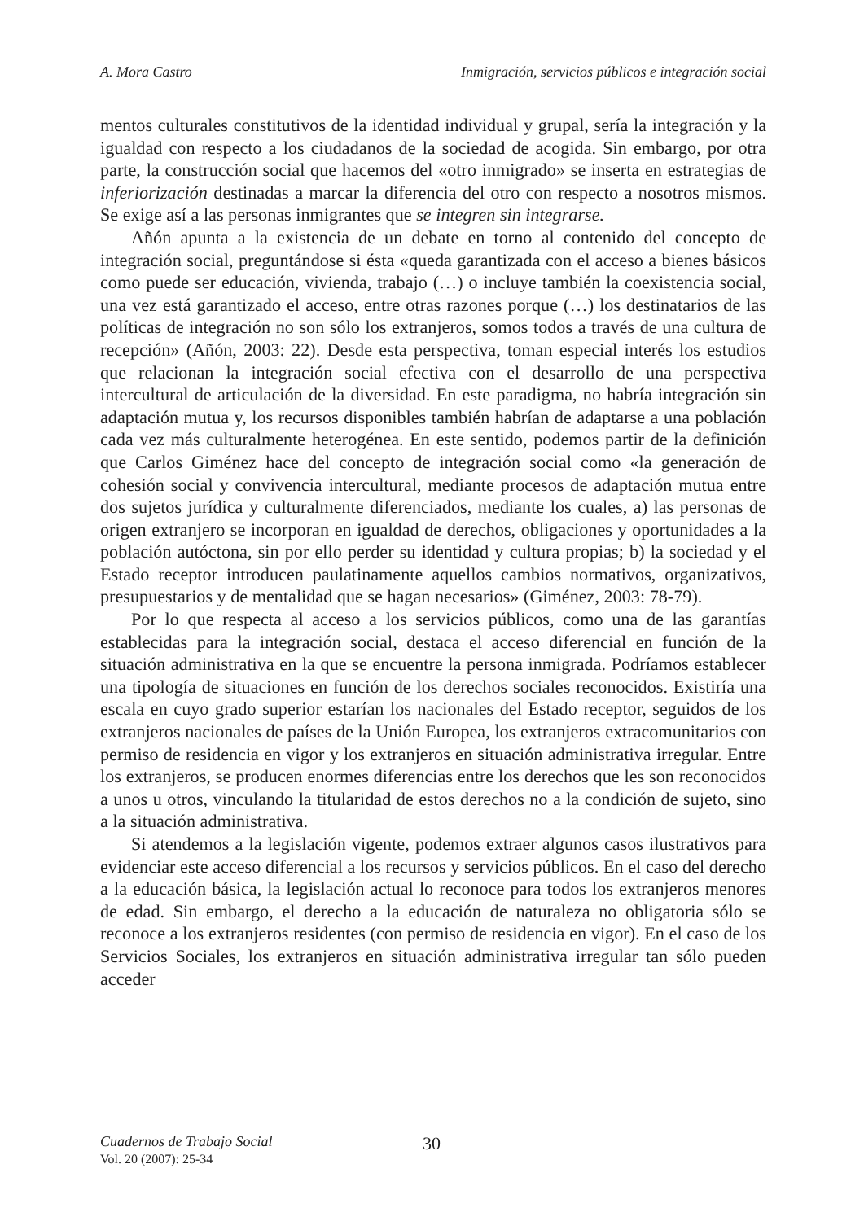A. Mora Castro Inmigración, servicios públicos e integración social
mentos culturales constitutivos de la identidad individual y grupal, sería la integración y la igualdad con respecto a los ciudadanos de la sociedad de acogida. Sin embargo, por otra parte, la construcción social que hacemos del «otro inmigrado» se inserta en estrategias de inferiorización destinadas a marcar la diferencia del otro con respecto a nosotros mismos. Se exige así a las personas inmigrantes que se integren sin integrarse.
Añón apunta a la existencia de un debate en torno al contenido del concepto de integración social, preguntándose si ésta «queda garantizada con el acceso a bienes básicos como puede ser educación, vivienda, trabajo (…) o incluye también la coexistencia social, una vez está garantizado el acceso, entre otras razones porque (…) los destinatarios de las políticas de integración no son sólo los extranjeros, somos todos a través de una cultura de recepción» (Añón, 2003: 22). Desde esta perspectiva, toman especial interés los estudios que relacionan la integración social efectiva con el desarrollo de una perspectiva intercultural de articulación de la diversidad. En este paradigma, no habría integración sin adaptación mutua y, los recursos disponibles también habrían de adaptarse a una población cada vez más culturalmente heterogénea. En este sentido, podemos partir de la definición que Carlos Giménez hace del concepto de integración social como «la generación de cohesión social y convivencia intercultural, mediante procesos de adaptación mutua entre dos sujetos jurídica y culturalmente diferenciados, mediante los cuales, a) las personas de origen extranjero se incorporan en igualdad de derechos, obligaciones y oportunidades a la población autóctona, sin por ello perder su identidad y cultura propias; b) la sociedad y el Estado receptor introducen paulatinamente aquellos cambios normativos, organizativos, presupuestarios y de mentalidad que se hagan necesarios» (Giménez, 2003: 78-79).
Por lo que respecta al acceso a los servicios públicos, como una de las garantías establecidas para la integración social, destaca el acceso diferencial en función de la situación administrativa en la que se encuentre la persona inmigrada. Podríamos establecer una tipología de situaciones en función de los derechos sociales reconocidos. Existiría una escala en cuyo grado superior estarían los nacionales del Estado receptor, seguidos de los extranjeros nacionales de países de la Unión Europea, los extranjeros extracomunitarios con permiso de residencia en vigor y los extranjeros en situación administrativa irregular. Entre los extranjeros, se producen enormes diferencias entre los derechos que les son reconocidos a unos u otros, vinculando la titularidad de estos derechos no a la condición de sujeto, sino a la situación administrativa.
Si atendemos a la legislación vigente, podemos extraer algunos casos ilustrativos para evidenciar este acceso diferencial a los recursos y servicios públicos. En el caso del derecho a la educación básica, la legislación actual lo reconoce para todos los extranjeros menores de edad. Sin embargo, el derecho a la educación de naturaleza no obligatoria sólo se reconoce a los extranjeros residentes (con permiso de residencia en vigor). En el caso de los Servicios Sociales, los extranjeros en situación administrativa irregular tan sólo pueden acceder
Cuadernos de Trabajo Social 30
Vol. 20 (2007): 25-34